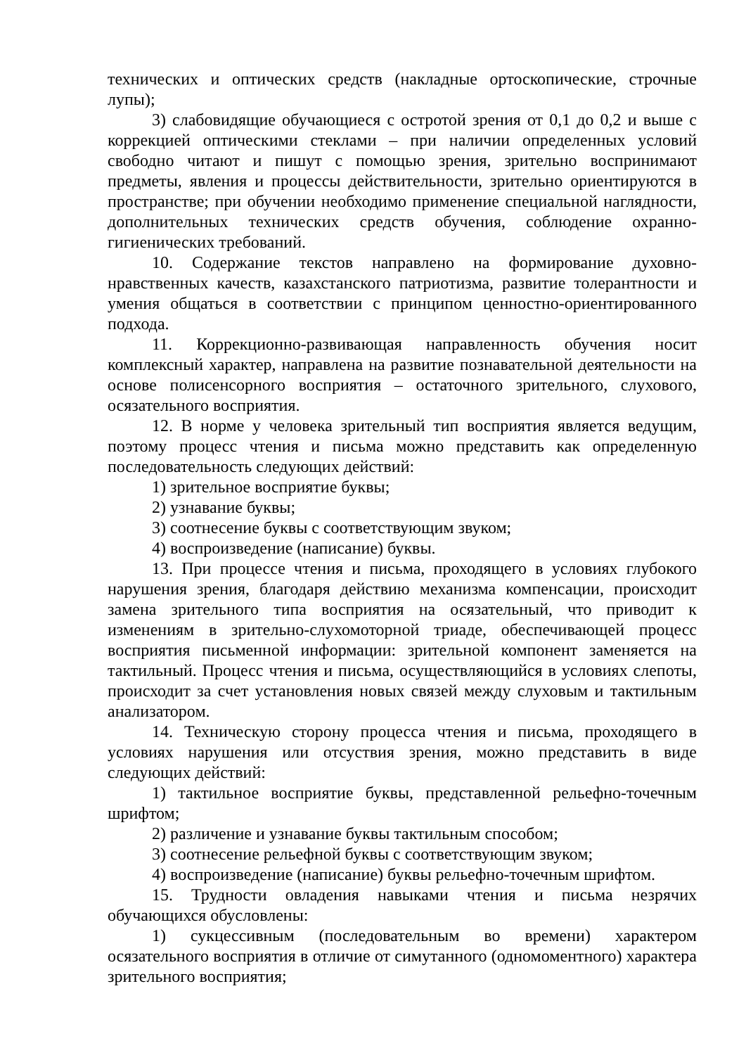технических и оптических средств (накладные ортоскопические, строчные лупы);
3) слабовидящие обучающиеся с остротой зрения от 0,1 до 0,2 и выше с коррекцией оптическими стеклами – при наличии определенных условий свободно читают и пишут с помощью зрения, зрительно воспринимают предметы, явления и процессы действительности, зрительно ориентируются в пространстве; при обучении необходимо применение специальной наглядности, дополнительных технических средств обучения, соблюдение охранно-гигиенических требований.
10. Содержание текстов направлено на формирование духовно-нравственных качеств, казахстанского патриотизма, развитие толерантности и умения общаться в соответствии с принципом ценностно-ориентированного подхода.
11. Коррекционно-развивающая направленность обучения носит комплексный характер, направлена на развитие познавательной деятельности на основе полисенсорного восприятия – остаточного зрительного, слухового, осязательного восприятия.
12. В норме у человека зрительный тип восприятия является ведущим, поэтому процесс чтения и письма можно представить как определенную последовательность следующих действий:
1) зрительное восприятие буквы;
2) узнавание буквы;
3) соотнесение буквы с соответствующим звуком;
4) воспроизведение (написание) буквы.
13. При процессе чтения и письма, проходящего в условиях глубокого нарушения зрения, благодаря действию механизма компенсации, происходит замена зрительного типа восприятия на осязательный, что приводит к изменениям в зрительно-слухомоторной триаде, обеспечивающей процесс восприятия письменной информации: зрительной компонент заменяется на тактильный. Процесс чтения и письма, осуществляющийся в условиях слепоты, происходит за счет установления новых связей между слуховым и тактильным анализатором.
14. Техническую сторону процесса чтения и письма, проходящего в условиях нарушения или отсуствия зрения, можно представить в виде следующих действий:
1) тактильное восприятие буквы, представленной рельефно-точечным шрифтом;
2) различение и узнавание буквы тактильным способом;
3) соотнесение рельефной буквы с соответствующим звуком;
4) воспроизведение (написание) буквы рельефно-точечным шрифтом.
15. Трудности овладения навыками чтения и письма незрячих обучающихся обусловлены:
1) сукцессивным (последовательным во времени) характером осязательного восприятия в отличие от симутанного (одномоментного) характера зрительного восприятия;